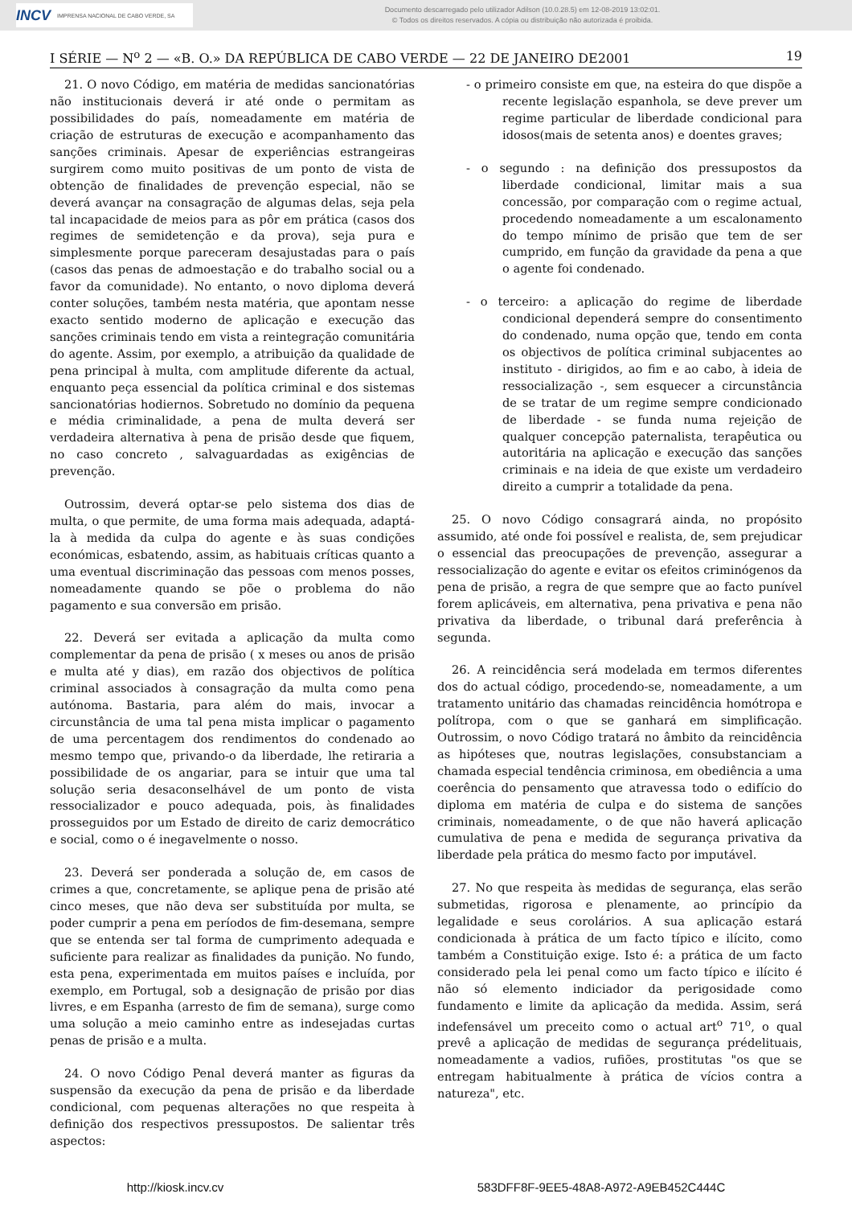INCV IMPRENSA NACIONAL DE CABO VERDE, SA
Documento descarregado pelo utilizador Adilson (10.0.28.5) em 12-08-2019 13:02:01.
© Todos os direitos reservados. A cópia ou distribuição não autorizada é proibida.
I SÉRIE — N<sup>o</sup> 2 — «B. O.» DA REPÚBLICA DE CABO VERDE — 22 DE JANEIRO DE2001 19
21. O novo Código, em matéria de medidas sancionatórias não institucionais deverá ir até onde o permitam as possibilidades do país, nomeadamente em matéria de criação de estruturas de execução e acompanhamento das sanções criminais. Apesar de experiências estrangeiras surgirem como muito positivas de um ponto de vista de obtenção de finalidades de prevenção especial, não se deverá avançar na consagração de algumas delas, seja pela tal incapacidade de meios para as pôr em prática (casos dos regimes de semidetenção e da prova), seja pura e simplesmente porque pareceram desajustadas para o país (casos das penas de admoestação e do trabalho social ou a favor da comunidade). No entanto, o novo diploma deverá conter soluções, também nesta matéria, que apontam nesse exacto sentido moderno de aplicação e execução das sanções criminais tendo em vista a reintegração comunitária do agente. Assim, por exemplo, a atribuição da qualidade de pena principal à multa, com amplitude diferente da actual, enquanto peça essencial da política criminal e dos sistemas sancionatórias hodiernos. Sobretudo no domínio da pequena e média criminalidade, a pena de multa deverá ser verdadeira alternativa à pena de prisão desde que fiquem, no caso concreto , salvaguardadas as exigências de prevenção.
Outrossim, deverá optar-se pelo sistema dos dias de multa, o que permite, de uma forma mais adequada, adaptá-la à medida da culpa do agente e às suas condições económicas, esbatendo, assim, as habituais críticas quanto a uma eventual discriminação das pessoas com menos posses, nomeadamente quando se põe o problema do não pagamento e sua conversão em prisão.
22. Deverá ser evitada a aplicação da multa como complementar da pena de prisão ( x meses ou anos de prisão e multa até y dias), em razão dos objectivos de política criminal associados à consagração da multa como pena autónoma. Bastaria, para além do mais, invocar a circunstância de uma tal pena mista implicar o pagamento de uma percentagem dos rendimentos do condenado ao mesmo tempo que, privando-o da liberdade, lhe retiraria a possibilidade de os angariar, para se intuir que uma tal solução seria desaconselhável de um ponto de vista ressocializador e pouco adequada, pois, às finalidades prosseguidos por um Estado de direito de cariz democrático e social, como o é inegavelmente o nosso.
23. Deverá ser ponderada a solução de, em casos de crimes a que, concretamente, se aplique pena de prisão até cinco meses, que não deva ser substituída por multa, se poder cumprir a pena em períodos de fim-desemana, sempre que se entenda ser tal forma de cumprimento adequada e suficiente para realizar as finalidades da punição. No fundo, esta pena, experimentada em muitos países e incluída, por exemplo, em Portugal, sob a designação de prisão por dias livres, e em Espanha (arresto de fim de semana), surge como uma solução a meio caminho entre as indesejadas curtas penas de prisão e a multa.
24. O novo Código Penal deverá manter as figuras da suspensão da execução da pena de prisão e da liberdade condicional, com pequenas alterações no que respeita à definição dos respectivos pressupostos. De salientar três aspectos:
- o primeiro consiste em que, na esteira do que dispõe a recente legislação espanhola, se deve prever um regime particular de liberdade condicional para idosos(mais de setenta anos) e doentes graves;
- o segundo : na definição dos pressupostos da liberdade condicional, limitar mais a sua concessão, por comparação com o regime actual, procedendo nomeadamente a um escalonamento do tempo mínimo de prisão que tem de ser cumprido, em função da gravidade da pena a que o agente foi condenado.
- o terceiro: a aplicação do regime de liberdade condicional dependerá sempre do consentimento do condenado, numa opção que, tendo em conta os objectivos de política criminal subjacentes ao instituto - dirigidos, ao fim e ao cabo, à ideia de ressocialização -, sem esquecer a circunstância de se tratar de um regime sempre condicionado de liberdade - se funda numa rejeição de qualquer concepção paternalista, terapêutica ou autoritária na aplicação e execução das sanções criminais e na ideia de que existe um verdadeiro direito a cumprir a totalidade da pena.
25. O novo Código consagrará ainda, no propósito assumido, até onde foi possível e realista, de, sem prejudicar o essencial das preocupações de prevenção, assegurar a ressocialização do agente e evitar os efeitos criminógenos da pena de prisão, a regra de que sempre que ao facto punível forem aplicáveis, em alternativa, pena privativa e pena não privativa da liberdade, o tribunal dará preferência à segunda.
26. A reincidência será modelada em termos diferentes dos do actual código, procedendo-se, nomeadamente, a um tratamento unitário das chamadas reincidência homótropa e polítropa, com o que se ganhará em simplificação. Outrossim, o novo Código tratará no âmbito da reincidência as hipóteses que, noutras legislações, consubstanciam a chamada especial tendência criminosa, em obediência a uma coerência do pensamento que atravessa todo o edifício do diploma em matéria de culpa e do sistema de sanções criminais, nomeadamente, o de que não haverá aplicação cumulativa de pena e medida de segurança privativa da liberdade pela prática do mesmo facto por imputável.
27. No que respeita às medidas de segurança, elas serão submetidas, rigorosa e plenamente, ao princípio da legalidade e seus corolários. A sua aplicação estará condicionada à prática de um facto típico e ilícito, como também a Constituição exige. Isto é: a prática de um facto considerado pela lei penal como um facto típico e ilícito é não só elemento indiciador da perigosidade como fundamento e limite da aplicação da medida. Assim, será indefensável um preceito como o actual art<sup>o</sup> 71<sup>o</sup>, o qual prevê a aplicação de medidas de segurança prédelituais, nomeadamente a vadios, rufiões, prostitutas "os que se entregam habitualmente à prática de vícios contra a natureza", etc.
http://kiosk.incv.cv 583DFF8F-9EE5-48A8-A972-A9EB452C444C